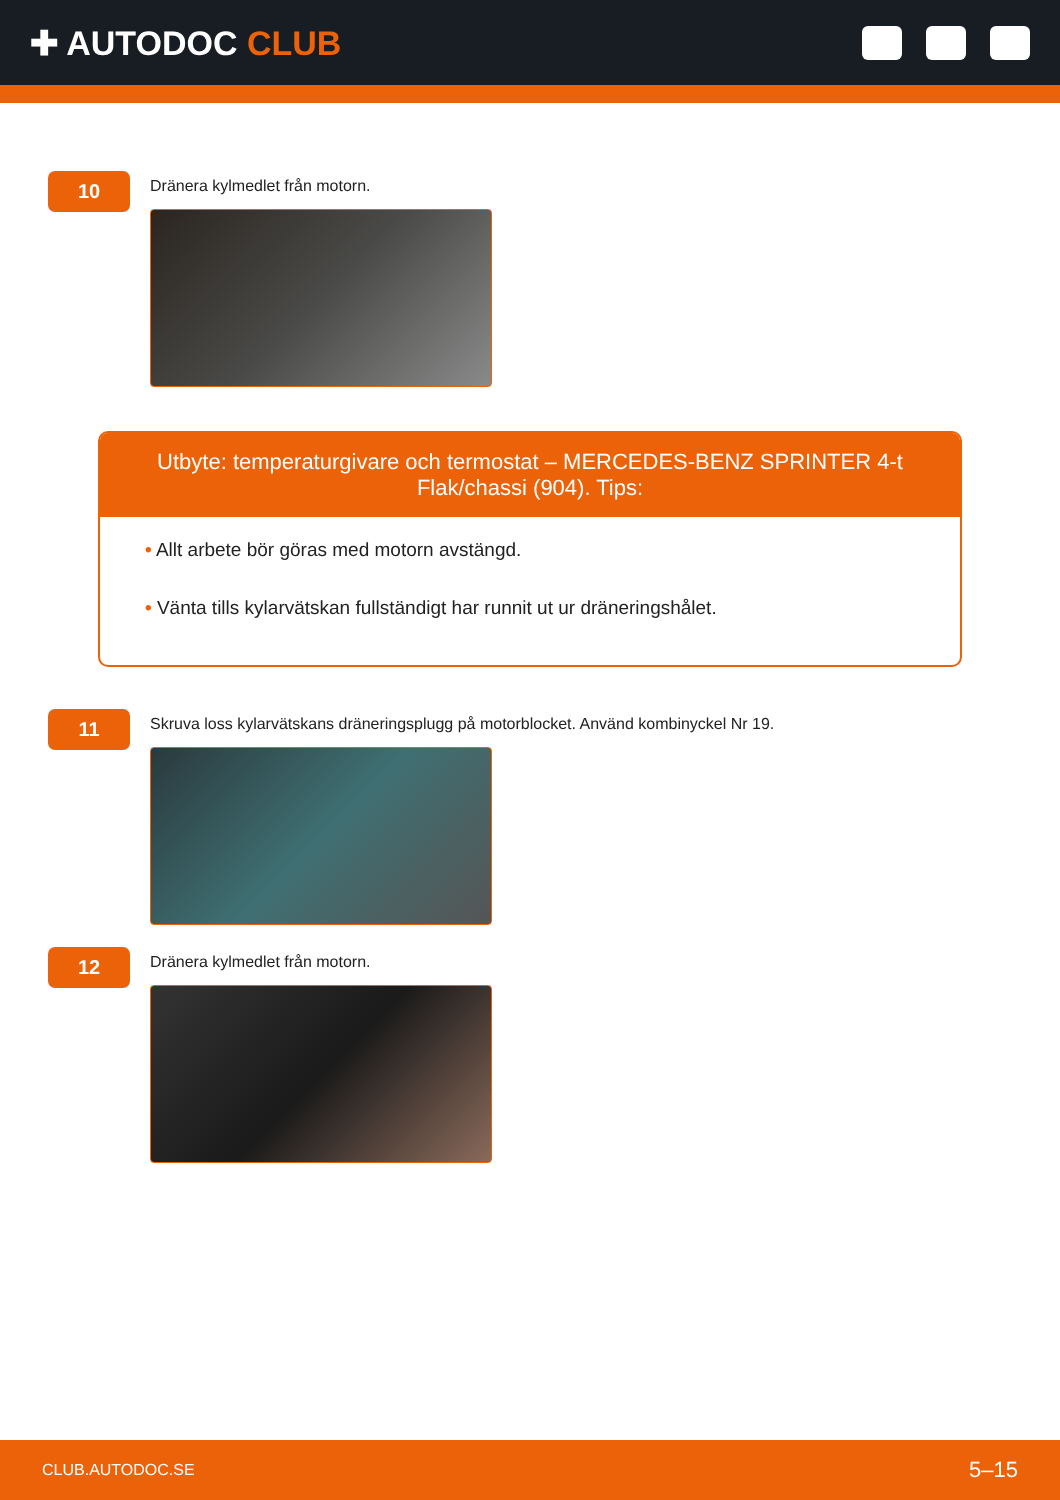✚ AUTODOC CLUB
10
Dränera kylmedlet från motorn.
Utbyte: temperaturgivare och termostat – MERCEDES-BENZ SPRINTER 4-t Flak/chassi (904). Tips:
• Allt arbete bör göras med motorn avstängd.
• Vänta tills kylarvätskan fullständigt har runnit ut ur dräneringshålet.
11
Skruva loss kylarvätskans dräneringsplugg på motorblocket. Använd kombinyckel Nr 19.
12
Dränera kylmedlet från motorn.
CLUB.AUTODOC.SE 5–15